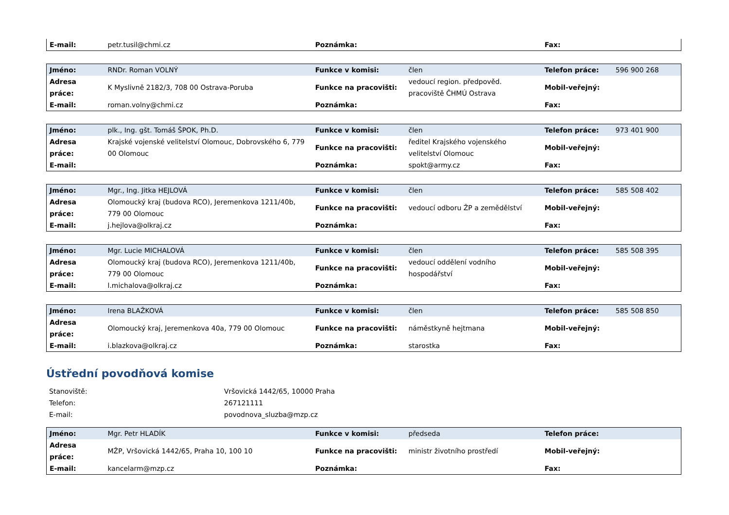| E-mail: | petr.tusil@chmi.cz | Poznámka: | | Fax: | |
| Jméno: | RNDr. Roman VOLNÝ | Funkce v komisi: | člen | Telefon práce: | 596 900 268 |
| Adresa práce: | K Myslivně 2182/3, 708 00 Ostrava-Poruba | Funkce na pracovišti: | vedoucí region. předpověd. pracoviště ČHMÚ Ostrava | Mobil-veřejný: | |
| E-mail: | roman.volny@chmi.cz | Poznámka: | | Fax: | |
| Jméno: | plk., Ing. gšt. Tomáš ŠPOK, Ph.D. | Funkce v komisi: | člen | Telefon práce: | 973 401 900 |
| Adresa práce: | Krajské vojenské velitelství Olomouc, Dobrovského 6, 779 00 Olomouc | Funkce na pracovišti: | ředitel Krajského vojenského velitelství Olomouc | Mobil-veřejný: | |
| E-mail: | | Poznámka: | spokt@army.cz | Fax: | |
| Jméno: | Mgr., Ing. Jitka HEJLOVÁ | Funkce v komisi: | člen | Telefon práce: | 585 508 402 |
| Adresa práce: | Olomoucký kraj (budova RCO), Jeremenkova 1211/40b, 779 00 Olomouc | Funkce na pracovišti: | vedoucí odboru ŽP a zemědělství | Mobil-veřejný: | |
| E-mail: | j.hejlova@olkraj.cz | Poznámka: | | Fax: | |
| Jméno: | Mgr. Lucie MICHALOVÁ | Funkce v komisi: | člen | Telefon práce: | 585 508 395 |
| Adresa práce: | Olomoucký kraj (budova RCO), Jeremenkova 1211/40b, 779 00 Olomouc | Funkce na pracovišti: | vedoucí oddělení vodního hospodářství | Mobil-veřejný: | |
| E-mail: | l.michalova@olkraj.cz | Poznámka: | | Fax: | |
| Jméno: | Irena BLAŽKOVÁ | Funkce v komisi: | člen | Telefon práce: | 585 508 850 |
| Adresa práce: | Olomoucký kraj, Jeremenkova 40a, 779 00 Olomouc | Funkce na pracovišti: | náměstkyně hejtmana | Mobil-veřejný: | |
| E-mail: | i.blazkova@olkraj.cz | Poznámka: | starostka | Fax: | |
Ústřední povodňová komise
| Stanoviště: | Vršovická 1442/65, 10000 Praha |
| Telefon: | 267121111 |
| E-mail: | povodnova_sluzba@mzp.cz |
| Jméno: | Mgr. Petr HLADÍK | Funkce v komisi: | předseda | Telefon práce: | |
| Adresa práce: | MŽP, Vršovická 1442/65, Praha 10, 100 10 | Funkce na pracovišti: | ministr životního prostředí | Mobil-veřejný: | |
| E-mail: | kancelarm@mzp.cz | Poznámka: | | Fax: | |